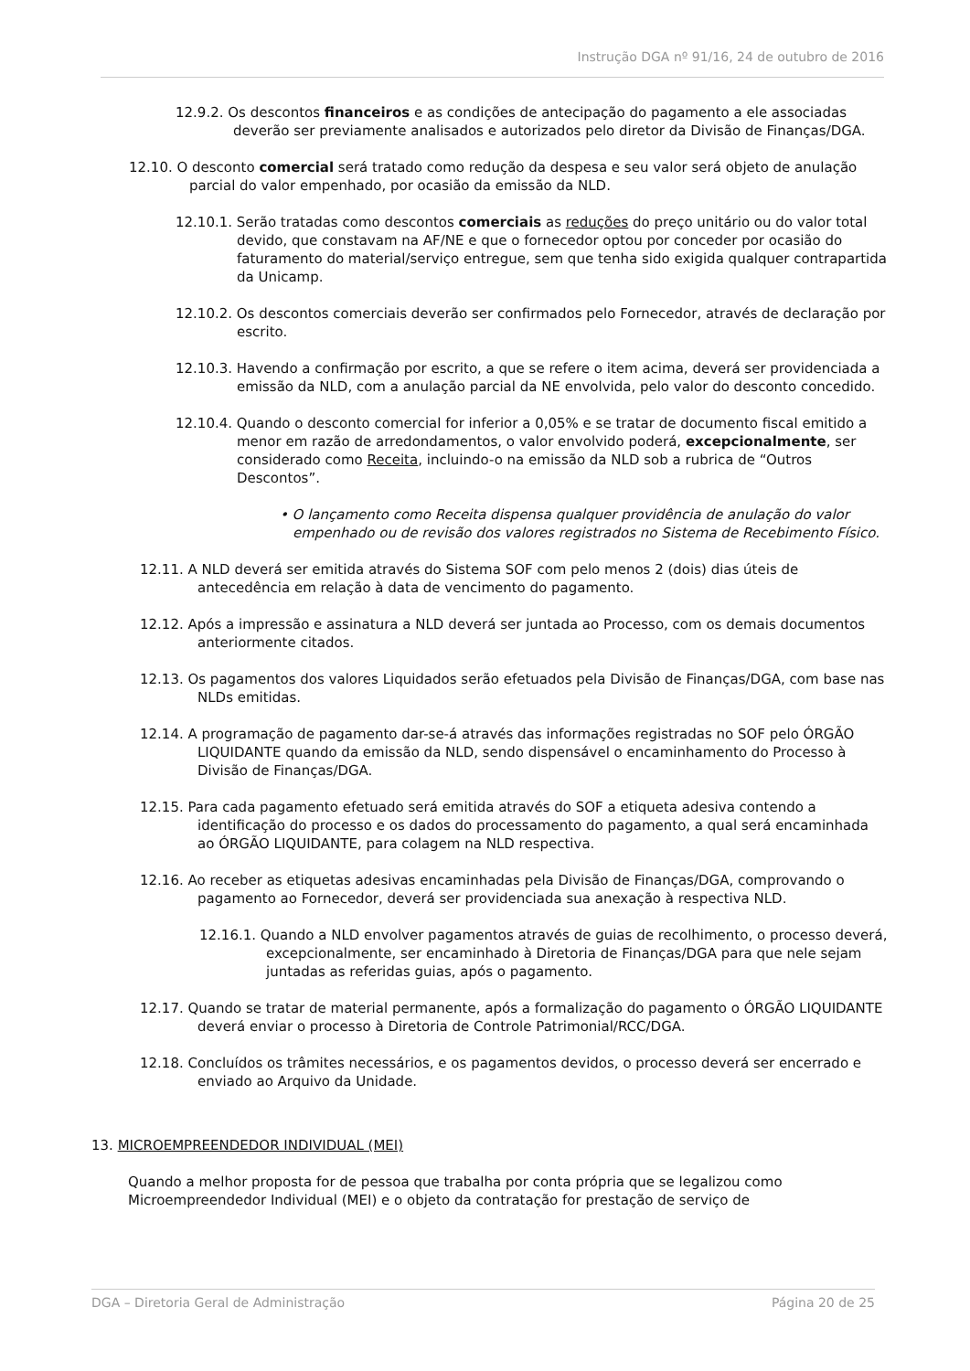Instrução DGA nº 91/16, 24 de outubro de 2016
12.9.2. Os descontos financeiros e as condições de antecipação do pagamento a ele associadas deverão ser previamente analisados e autorizados pelo diretor da Divisão de Finanças/DGA.
12.10. O desconto comercial será tratado como redução da despesa e seu valor será objeto de anulação parcial do valor empenhado, por ocasião da emissão da NLD.
12.10.1. Serão tratadas como descontos comerciais as reduções do preço unitário ou do valor total devido, que constavam na AF/NE e que o fornecedor optou por conceder por ocasião do faturamento do material/serviço entregue, sem que tenha sido exigida qualquer contrapartida da Unicamp.
12.10.2. Os descontos comerciais deverão ser confirmados pelo Fornecedor, através de declaração por escrito.
12.10.3. Havendo a confirmação por escrito, a que se refere o item acima, deverá ser providenciada a emissão da NLD, com a anulação parcial da NE envolvida, pelo valor do desconto concedido.
12.10.4. Quando o desconto comercial for inferior a 0,05% e se tratar de documento fiscal emitido a menor em razão de arredondamentos, o valor envolvido poderá, excepcionalmente, ser considerado como Receita, incluindo-o na emissão da NLD sob a rubrica de “Outros Descontos”.
• O lançamento como Receita dispensa qualquer providência de anulação do valor empenhado ou de revisão dos valores registrados no Sistema de Recebimento Físico.
12.11. A NLD deverá ser emitida através do Sistema SOF com pelo menos 2 (dois) dias úteis de antecedência em relação à data de vencimento do pagamento.
12.12. Após a impressão e assinatura a NLD deverá ser juntada ao Processo, com os demais documentos anteriormente citados.
12.13. Os pagamentos dos valores Liquidados serão efetuados pela Divisão de Finanças/DGA, com base nas NLDs emitidas.
12.14. A programação de pagamento dar-se-á através das informações registradas no SOF pelo ÓRGÃO LIQUIDANTE quando da emissão da NLD, sendo dispensável o encaminhamento do Processo à Divisão de Finanças/DGA.
12.15. Para cada pagamento efetuado será emitida através do SOF a etiqueta adesiva contendo a identificação do processo e os dados do processamento do pagamento, a qual será encaminhada ao ÓRGÃO LIQUIDANTE, para colagem na NLD respectiva.
12.16. Ao receber as etiquetas adesivas encaminhadas pela Divisão de Finanças/DGA, comprovando o pagamento ao Fornecedor, deverá ser providenciada sua anexação à respectiva NLD.
12.16.1. Quando a NLD envolver pagamentos através de guias de recolhimento, o processo deverá, excepcionalmente, ser encaminhado à Diretoria de Finanças/DGA para que nele sejam juntadas as referidas guias, após o pagamento.
12.17. Quando se tratar de material permanente, após a formalização do pagamento o ÓRGÃO LIQUIDANTE deverá enviar o processo à Diretoria de Controle Patrimonial/RCC/DGA.
12.18. Concluídos os trâmites necessários, e os pagamentos devidos, o processo deverá ser encerrado e enviado ao Arquivo da Unidade.
13. MICROEMPREENDEDOR INDIVIDUAL (MEI)
Quando a melhor proposta for de pessoa que trabalha por conta própria que se legalizou como Microempreendedor Individual (MEI) e o objeto da contratação for prestação de serviço de
DGA – Diretoria Geral de Administração Página 20 de 25